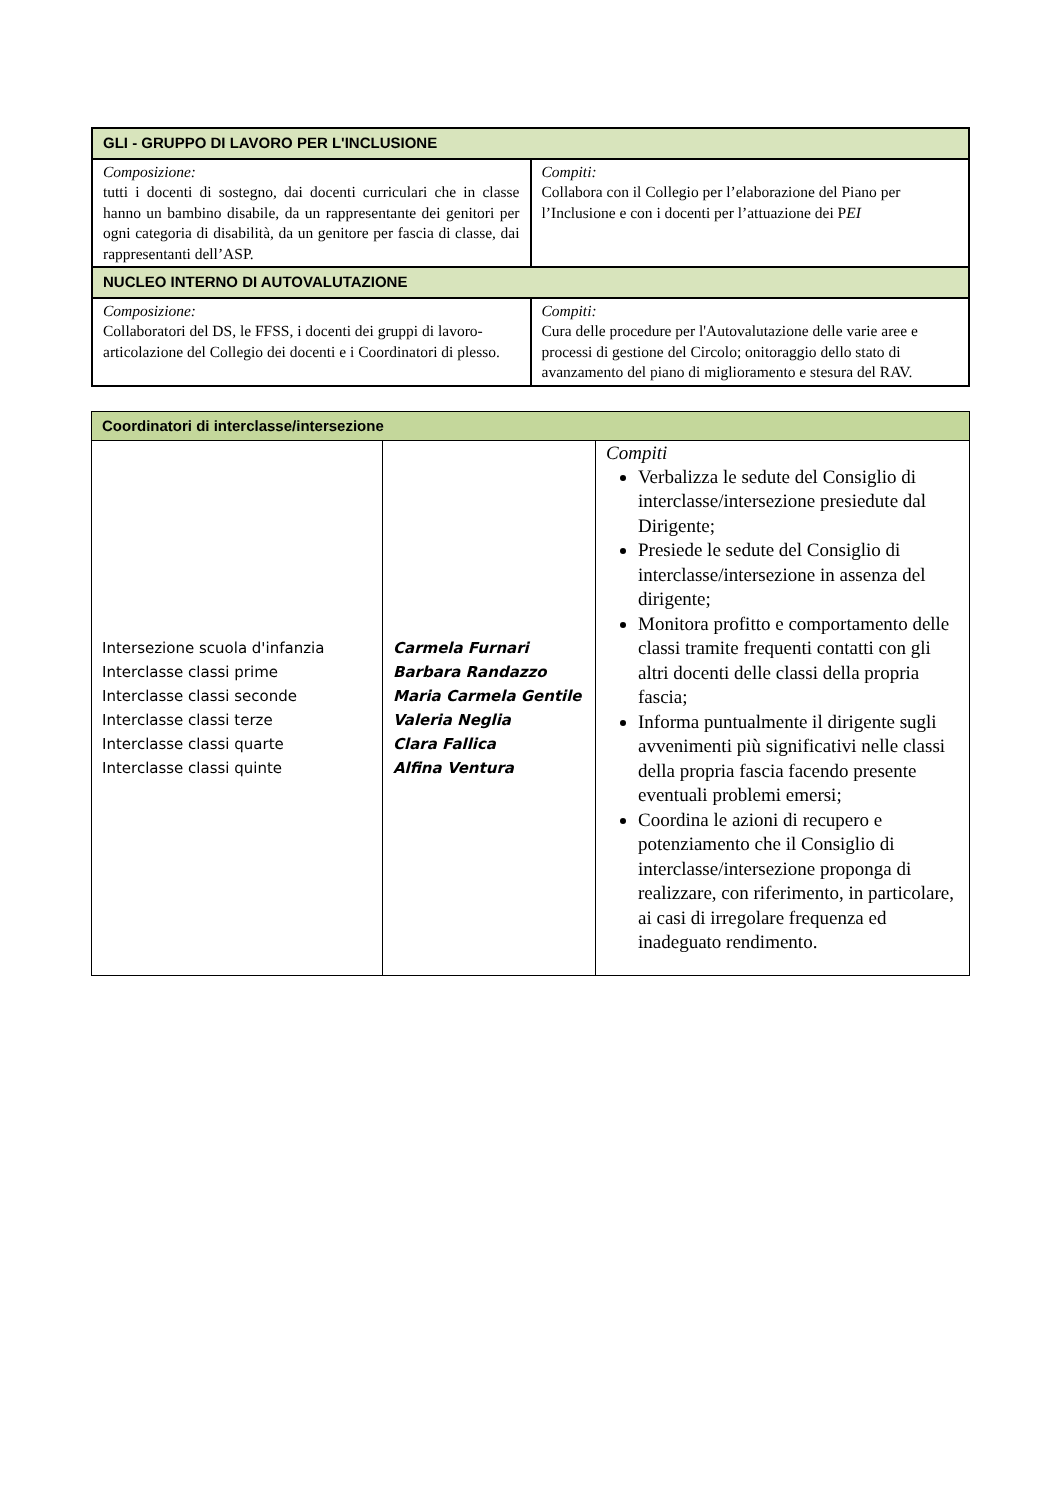| GLI - GRUPPO DI LAVORO PER L'INCLUSIONE | |
| --- | --- |
| Composizione: tutti i docenti di sostegno, dai docenti curriculari che in classe hanno un bambino disabile, da un rappresentante dei genitori per ogni categoria di disabilità, da un genitore per fascia di classe, dai rappresentanti dell’ASP. | Compiti: Collabora con il Collegio per l’elaborazione del Piano per l’Inclusione e con i docenti per l’attuazione dei P EI |
| NUCLEO INTERNO DI AUTOVALUTAZIONE | |
| Composizione: Collaboratori del DS, le FFSS, i docenti dei gruppi di lavoro-articolazione del Collegio dei docenti e i Coordinatori di plesso. | Compiti: Cura delle procedure per l'Autovalutazione delle varie aree e processi di gestione del Circolo; onitoraggio dello stato di avanzamento del piano di miglioramento e stesura del RAV. |
| Coordinatori di interclasse/intersezione | | |
| --- | --- | --- |
| Intersezione scuola d'infanzia Interclasse classi prime Interclasse classi seconde Interclasse classi terze Interclasse classi quarte Interclasse classi quinte | Carmela Furnari Barbara Randazzo Maria Carmela Gentile Valeria Neglia Clara Fallica Alfina Ventura | Compiti Verbalizza le sedute del Consiglio di interclasse/intersezione presiedute dal Dirigente; Presiede le sedute del Consiglio di interclasse/intersezione in assenza del dirigente; Monitora profitto e comportamento delle classi tramite frequenti contatti con gli altri docenti delle classi della propria fascia; Informa puntualmente il dirigente sugli avvenimenti più significativi nelle classi della propria fascia facendo presente eventuali problemi emersi; Coordina le azioni di recupero e potenziamento che il Consiglio di interclasse/intersezione proponga di realizzare, con riferimento, in particolare, ai casi di irregolare frequenza ed inadeguato rendimento. |